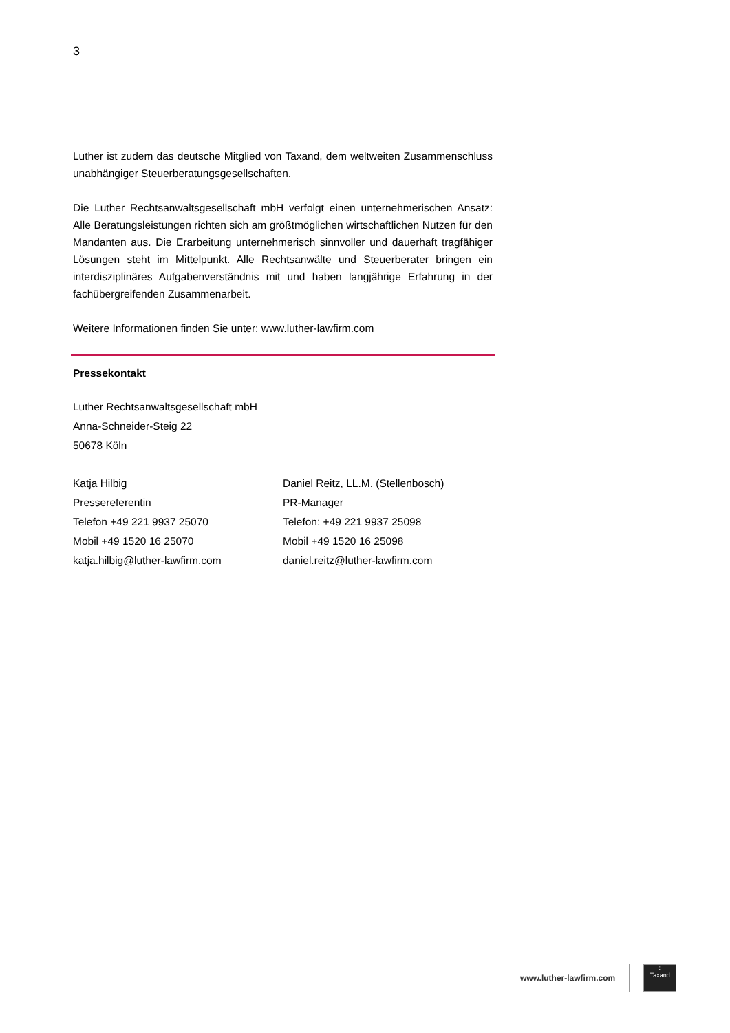3
Luther ist zudem das deutsche Mitglied von Taxand, dem weltweiten Zusammenschluss unabhängiger Steuerberatungsgesellschaften.
Die Luther Rechtsanwaltsgesellschaft mbH verfolgt einen unternehmerischen Ansatz: Alle Beratungsleistungen richten sich am größtmöglichen wirtschaftlichen Nutzen für den Mandanten aus. Die Erarbeitung unternehmerisch sinnvoller und dauerhaft tragfähiger Lösungen steht im Mittelpunkt. Alle Rechtsanwälte und Steuerberater bringen ein interdisziplinäres Aufgabenverständnis mit und haben langjährige Erfahrung in der fachübergreifenden Zusammenarbeit.
Weitere Informationen finden Sie unter: www.luther-lawfirm.com
Pressekontakt
Luther Rechtsanwaltsgesellschaft mbH
Anna-Schneider-Steig 22
50678 Köln
Katja Hilbig
Pressereferentin
Telefon +49 221 9937 25070
Mobil +49 1520 16 25070
katja.hilbig@luther-lawfirm.com
Daniel Reitz, LL.M. (Stellenbosch)
PR-Manager
Telefon: +49 221 9937 25098
Mobil +49 1520 16 25098
daniel.reitz@luther-lawfirm.com
www.luther-lawfirm.com
⁘
Taxand